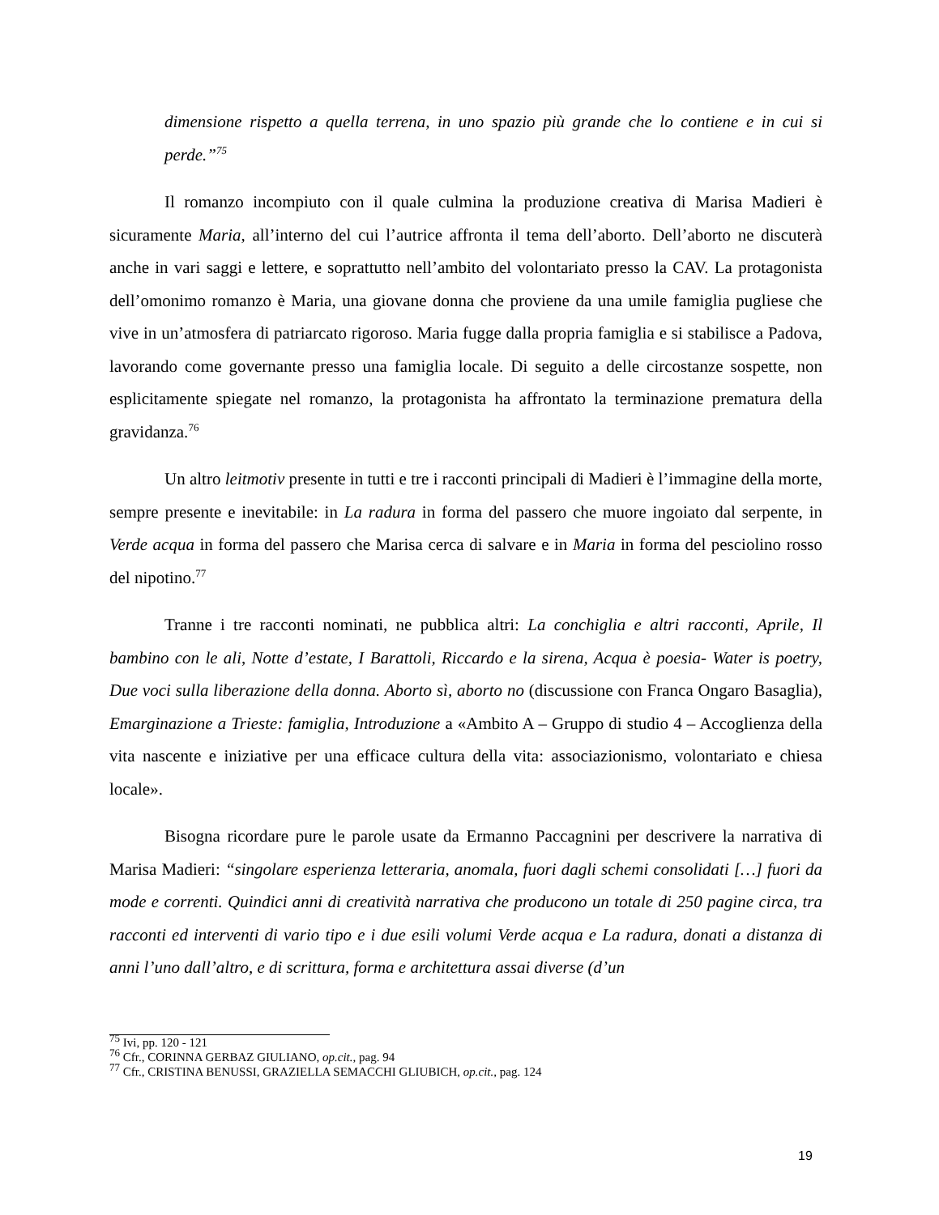dimensione rispetto a quella terrena, in uno spazio più grande che lo contiene e in cui si perde.”<sup>75</sup>
Il romanzo incompiuto con il quale culmina la produzione creativa di Marisa Madieri è sicuramente Maria, all’interno del cui l’autrice affronta il tema dell’aborto. Dell’aborto ne discuterà anche in vari saggi e lettere, e soprattutto nell’ambito del volontariato presso la CAV. La protagonista dell’omonimo romanzo è Maria, una giovane donna che proviene da una umile famiglia pugliese che vive in un’atmosfera di patriarcato rigoroso. Maria fugge dalla propria famiglia e si stabilisce a Padova, lavorando come governante presso una famiglia locale. Di seguito a delle circostanze sospette, non esplicitamente spiegate nel romanzo, la protagonista ha affrontato la terminazione prematura della gravidanza.<sup>76</sup>
Un altro leitmotiv presente in tutti e tre i racconti principali di Madieri è l’immagine della morte, sempre presente e inevitabile: in La radura in forma del passero che muore ingoiato dal serpente, in Verde acqua in forma del passero che Marisa cerca di salvare e in Maria in forma del pesciolino rosso del nipotino.<sup>77</sup>
Tranne i tre racconti nominati, ne pubblica altri: La conchiglia e altri racconti, Aprile, Il bambino con le ali, Notte d’estate, I Barattoli, Riccardo e la sirena, Acqua è poesia- Water is poetry, Due voci sulla liberazione della donna. Aborto sì, aborto no (discussione con Franca Ongaro Basaglia), Emarginazione a Trieste: famiglia, Introduzione a «Ambito A – Gruppo di studio 4 – Accoglienza della vita nascente e iniziative per una efficace cultura della vita: associazionismo, volontariato e chiesa locale».
Bisogna ricordare pure le parole usate da Ermanno Paccagnini per descrivere la narrativa di Marisa Madieri: “singolare esperienza letteraria, anomala, fuori dagli schemi consolidati […] fuori da mode e correnti. Quindici anni di creatività narrativa che producono un totale di 250 pagine circa, tra racconti ed interventi di vario tipo e i due esili volumi Verde acqua e La radura, donati a distanza di anni l’uno dall’altro, e di scrittura, forma e architettura assai diverse (d’un
<sup>75</sup> Ivi, pp. 120 - 121
<sup>76</sup> Cfr., CORINNA GERBAZ GIULIANO, op.cit., pag. 94
<sup>77</sup> Cfr., CRISTINA BENUSSI, GRAZIELLA SEMACCHI GLIUBICH, op.cit., pag. 124
19